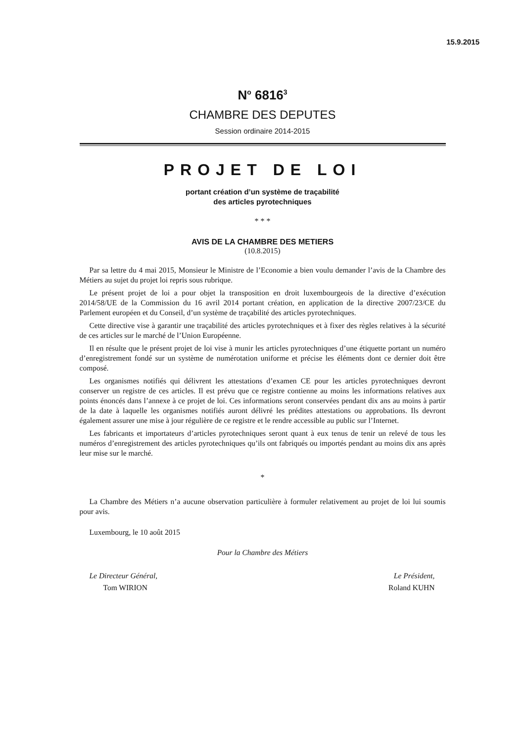15.9.2015
N<sup>o</sup> 6816<sup>3</sup>
CHAMBRE DES DEPUTES
Session ordinaire 2014-2015
PROJET DE LOI
portant création d’un système de traçabilité
des articles pyrotechniques
* * *
AVIS DE LA CHAMBRE DES METIERS
(10.8.2015)
Par sa lettre du 4 mai 2015, Monsieur le Ministre de l’Economie a bien voulu demander l’avis de la Chambre des Métiers au sujet du projet loi repris sous rubrique.
Le présent projet de loi a pour objet la transposition en droit luxembourgeois de la directive d’exécution 2014/58/UE de la Commission du 16 avril 2014 portant création, en application de la directive 2007/23/CE du Parlement européen et du Conseil, d’un système de traçabilité des articles pyrotechniques.
Cette directive vise à garantir une traçabilité des articles pyrotechniques et à fixer des règles relatives à la sécurité de ces articles sur le marché de l’Union Européenne.
Il en résulte que le présent projet de loi vise à munir les articles pyrotechniques d’une étiquette portant un numéro d’enregistrement fondé sur un système de numérotation uniforme et précise les éléments dont ce dernier doit être composé.
Les organismes notifiés qui délivrent les attestations d’examen CE pour les articles pyrotechniques devront conserver un registre de ces articles. Il est prévu que ce registre contienne au moins les informations relatives aux points énoncés dans l’annexe à ce projet de loi. Ces informations seront conservées pendant dix ans au moins à partir de la date à laquelle les organismes notifiés auront délivré les prédites attestations ou approbations. Ils devront également assurer une mise à jour régulière de ce registre et le rendre accessible au public sur l’Internet.
Les fabricants et importateurs d’articles pyrotechniques seront quant à eux tenus de tenir un relevé de tous les numéros d’enregistrement des articles pyrotechniques qu’ils ont fabriqués ou importés pendant au moins dix ans après leur mise sur le marché.
*
La Chambre des Métiers n’a aucune observation particulière à formuler relativement au projet de loi lui soumis pour avis.
Luxembourg, le 10 août 2015
Pour la Chambre des Métiers
Le Directeur Général,
Tom WIRION
Le Président,
Roland KUHN